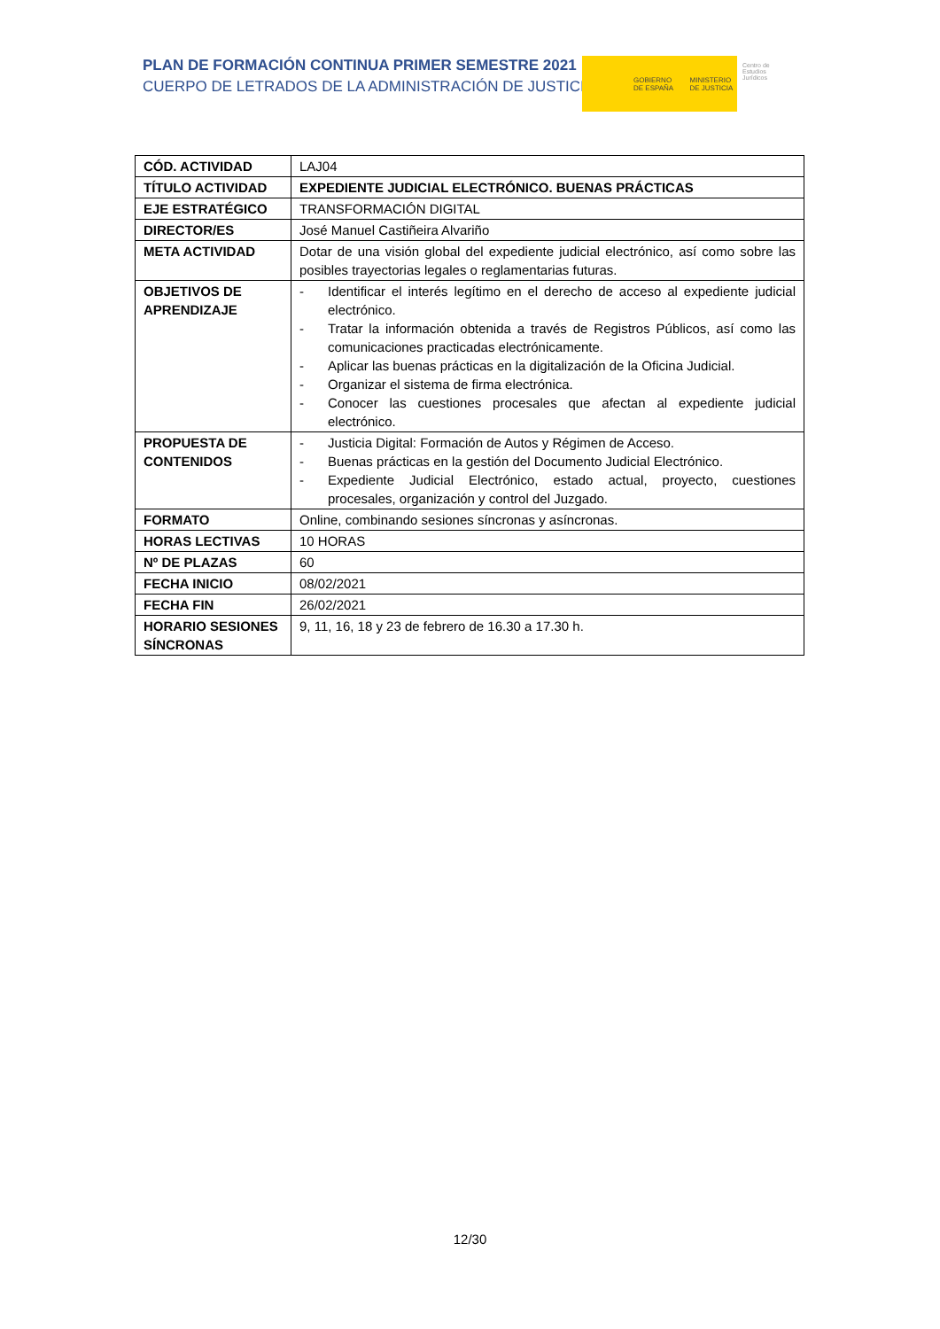PLAN DE FORMACIÓN CONTINUA PRIMER SEMESTRE 2021
CUERPO DE LETRADOS DE LA ADMINISTRACIÓN DE JUSTICIA
GOBIERNO
DE ESPAÑA
MINISTERIO
DE JUSTICIA
Centro de
Estudios
Jurídicos
| CÓD. ACTIVIDAD | LAJ04 |
| TÍTULO ACTIVIDAD | EXPEDIENTE JUDICIAL ELECTRÓNICO. BUENAS PRÁCTICAS |
| EJE ESTRATÉGICO | TRANSFORMACIÓN DIGITAL |
| DIRECTOR/ES | José Manuel Castiñeira Alvariño |
| META ACTIVIDAD | Dotar de una visión global del expediente judicial electrónico, así como sobre las posibles trayectorias legales o reglamentarias futuras. |
| OBJETIVOS DE APRENDIZAJE | - Identificar el interés legítimo en el derecho de acceso al expediente judicial electrónico. - Tratar la información obtenida a través de Registros Públicos, así como las comunicaciones practicadas electrónicamente. - Aplicar las buenas prácticas en la digitalización de la Oficina Judicial. - Organizar el sistema de firma electrónica. - Conocer las cuestiones procesales que afectan al expediente judicial electrónico. |
| PROPUESTA DE CONTENIDOS | - Justicia Digital: Formación de Autos y Régimen de Acceso. - Buenas prácticas en la gestión del Documento Judicial Electrónico. - Expediente Judicial Electrónico, estado actual, proyecto, cuestiones procesales, organización y control del Juzgado. |
| FORMATO | Online, combinando sesiones síncronas y asíncronas. |
| HORAS LECTIVAS | 10 HORAS |
| Nº DE PLAZAS | 60 |
| FECHA INICIO | 08/02/2021 |
| FECHA FIN | 26/02/2021 |
| HORARIO SESIONES SÍNCRONAS | 9, 11, 16, 18 y 23 de febrero de 16.30 a 17.30 h. |
12/30